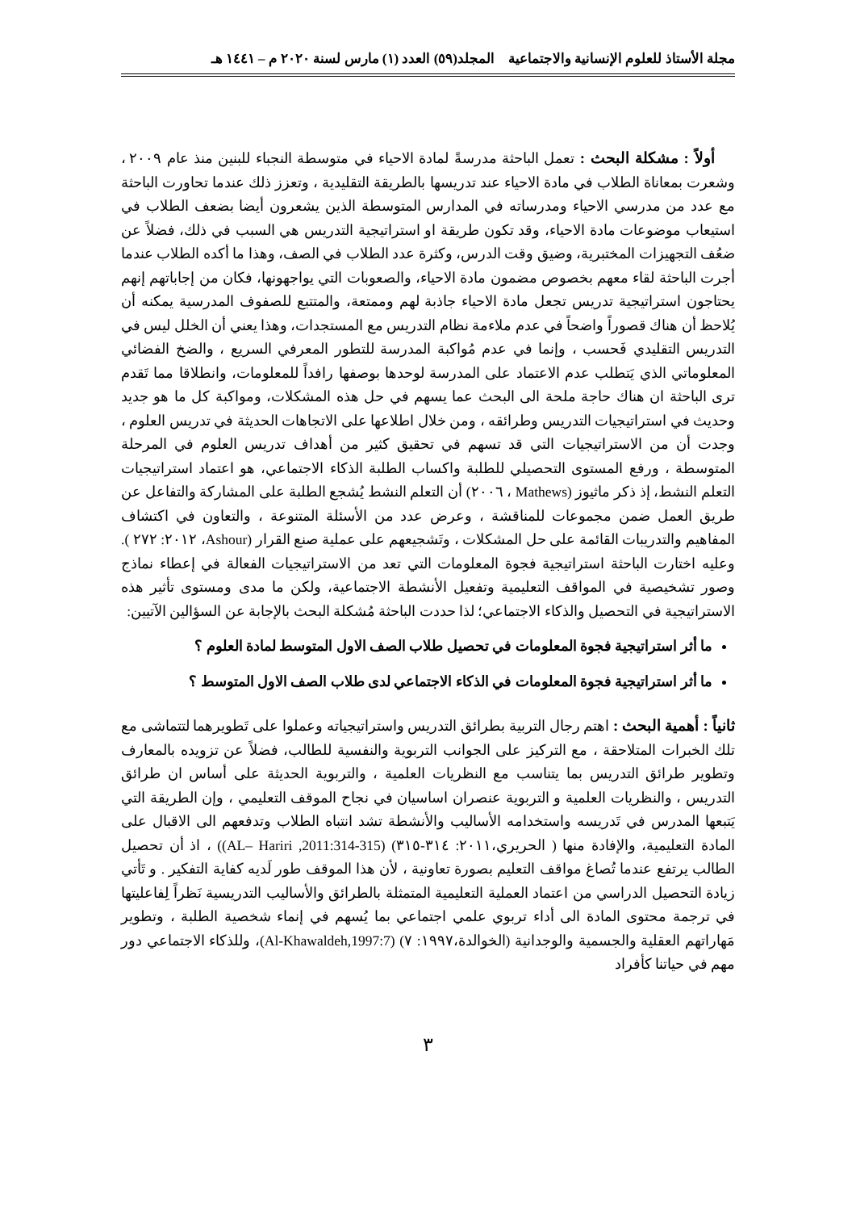مجلة الأستاذ للعلوم الإنسانية والاجتماعية المجلد(٥٩) العدد (١) مارس لسنة ٢٠٢٠ م – ١٤٤١ هـ
أولاً : مشكلة البحث : تعمل الباحثة مدرسةً لمادة الاحياء في متوسطة النجباء للبنين منذ عام ٢٠٠٩ ، وشعرت بمعاناة الطلاب في مادة الاحياء عند تدريسها بالطريقة التقليدية ، وتعزز ذلك عندما تحاورت الباحثة مع عدد من مدرسي الاحياء ومدرساته في المدارس المتوسطة الذين يشعرون أيضا بضعف الطلاب في استيعاب موضوعات مادة الاحياء، وقد تكون طريقة او استراتيجية التدريس هي السبب في ذلك، فضلاً عن ضعُف التجهيزات المختبرية، وضيق وقت الدرس، وكثرة عدد الطلاب في الصف، وهذا ما أكده الطلاب عندما أجرت الباحثة لقاء معهم بخصوص مضمون مادة الاحياء، والصعوبات التي يواجهونها، فكان من إجاباتهم إنهم يحتاجون استراتيجية تدريس تجعل مادة الاحياء جاذبة لهم وممتعة، والمتتبع للصفوف المدرسية يمكنه أن يُلاحظ أن هناك قصوراً واضحاً في عدم ملاءمة نظام التدريس مع المستجدات، وهذا يعني أن الخلل ليس في التدريس التقليدي فَحسب ، وإنما في عدم مُواكبة المدرسة للتطور المعرفي السريع ، والضخ الفضائي المعلوماتي الذي يَتطلب عدم الاعتماد على المدرسة لوحدها بوصفها رافداً للمعلومات، وانطلاقا مما تَقدم ترى الباحثة ان هناك حاجة ملحة الى البحث عما يسهم في حل هذه المشكلات، ومواكبة كل ما هو جديد وحديث في استراتيجيات التدريس وطرائقه ، ومن خلال اطلاعها على الاتجاهات الحديثة في تدريس العلوم ، وجدت أن من الاستراتيجيات التي قد تسهم في تحقيق كثير من أهداف تدريس العلوم في المرحلة المتوسطة ، ورفع المستوى التحصيلي للطلبة واكساب الطلبة الذكاء الاجتماعي، هو اعتماد استراتيجيات التعلم النشط، إذ ذكر ماثيوز (Mathews ، ٢٠٠٦) أن التعلم النشط يُشجع الطلبة على المشاركة والتفاعل عن طريق العمل ضمن مجموعات للمناقشة ، وعرض عدد من الأسئلة المتنوعة ، والتعاون في اكتشاف المفاهيم والتدريبات القائمة على حل المشكلات ، وتَشجيعهم على عملية صنع القرار (Ashour، ٢٠١٢: ٢٧٢ ). وعليه اختارت الباحثة استراتيجية فجوة المعلومات التي تعد من الاستراتيجيات الفعالة في إعطاء نماذج وصور تشخيصية في المواقف التعليمية وتفعيل الأنشطة الاجتماعية، ولكن ما مدى ومستوى تأثير هذه الاستراتيجية في التحصيل والذكاء الاجتماعي؛ لذا حددت الباحثة مُشكلة البحث بالإجابة عن السؤالين الآتيين:
ما أثر استراتيجية فجوة المعلومات في تحصيل طلاب الصف الاول المتوسط لمادة العلوم ؟
ما أثر استراتيجية فجوة المعلومات في الذكاء الاجتماعي لدى طلاب الصف الاول المتوسط ؟
ثانياً : أهمية البحث : اهتم رجال التربية بطرائق التدريس واستراتيجياته وعملوا على تَطويرهما لتتماشى مع تلك الخبرات المتلاحقة ، مع التركيز على الجوانب التربوية والنفسية للطالب، فضلاً عن تزويده بالمعارف وتطوير طرائق التدريس بما يتناسب مع النظريات العلمية ، والتربوية الحديثة على أساس ان طرائق التدريس ، والنظريات العلمية و التربوية عنصران اساسيان في نجاح الموقف التعليمي ، وإن الطريقة التي يَتبعها المدرس في تَدريسه واستخدامه الأساليب والأنشطة تشد انتباه الطلاب وتدفعهم الى الاقبال على المادة التعليمية، والإفادة منها ( الحريري،٢٠١١: ٣١٤-٣١٥) (AL– Hariri ,2011:314-315)) ، اذ أن تحصيل الطالب يرتفع عندما تُصاغ مواقف التعليم بصورة تعاونية ، لأن هذا الموقف طور لَديه كفاية التفكير . و تَأتي زيادة التحصيل الدراسي من اعتماد العملية التعليمية المتمثلة بالطرائق والأساليب التدريسية نَظراً لِفاعليتها في ترجمة محتوى المادة الى أداء تربوي علمي اجتماعي بما يُسهم في إنماء شخصية الطلبة ، وتطوير مَهاراتهم العقلية والجسمية والوجدانية (الخوالدة،١٩٩٧: ٧) (Al-Khawaldeh,1997:7)، وللذكاء الاجتماعي دور مهم في حياتنا كأفراد
٣